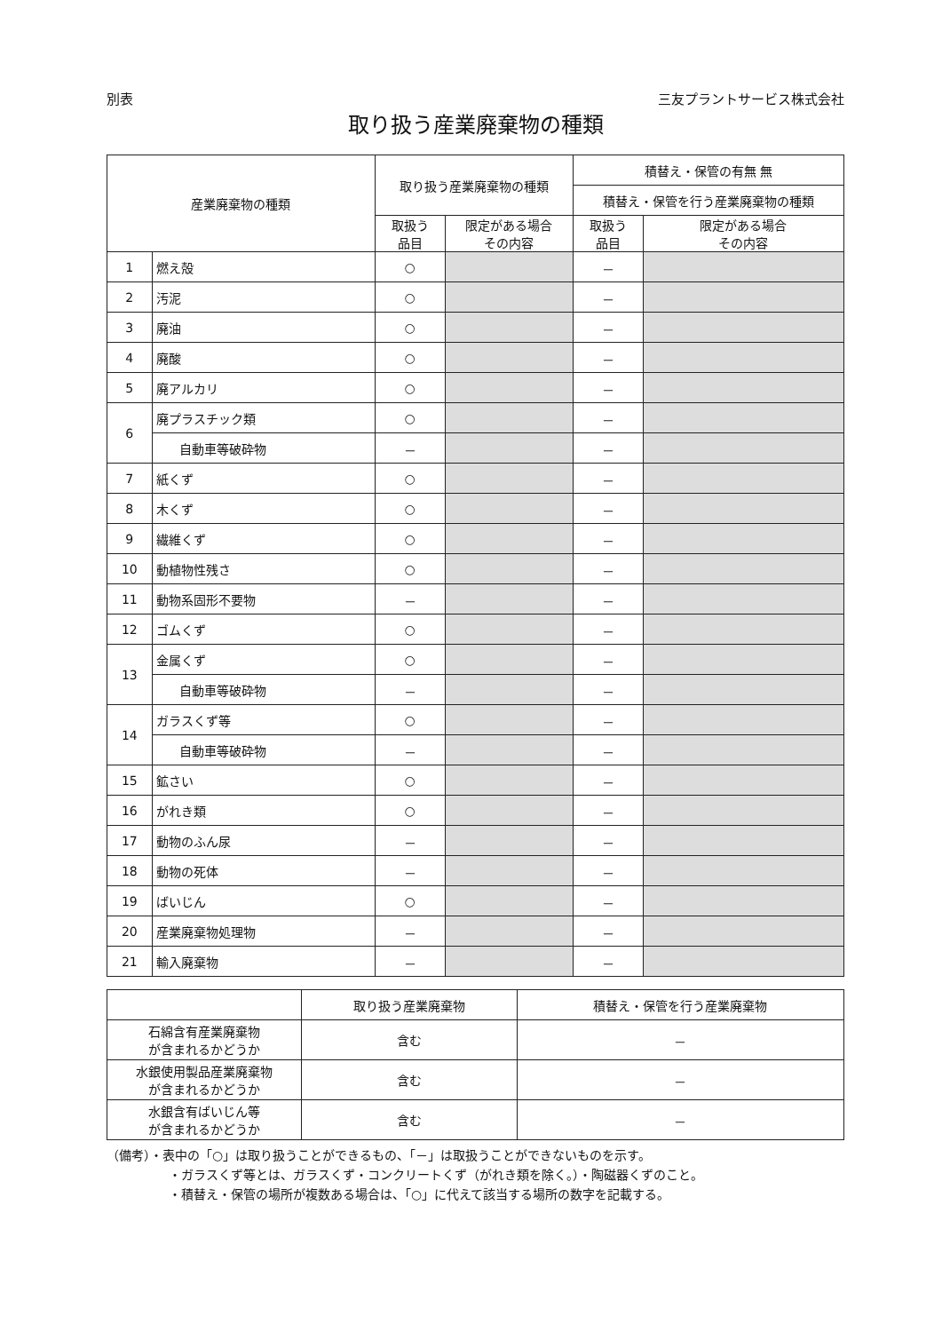別表 三友プラントサービス株式会社
取り扱う産業廃棄物の種類
| 産業廃棄物の種類 | | 取り扱う産業廃棄物の種類 | | 積替え・保管の有無 無 | |
| --- | --- | --- | --- | --- | --- |
| | | | | 積替え・保管を行う産業廃棄物の種類 | |
| | | 取扱う 品目 | 限定がある場合 その内容 | 取扱う 品目 | 限定がある場合 その内容 |
| 1 | 燃え殻 | ○ | | － | |
| 2 | 汚泥 | ○ | | － | |
| 3 | 廃油 | ○ | | － | |
| 4 | 廃酸 | ○ | | － | |
| 5 | 廃アルカリ | ○ | | － | |
| 6 | 廃プラスチック類 | ○ | | － | |
| | 自動車等破砕物 | － | | － | |
| 7 | 紙くず | ○ | | － | |
| 8 | 木くず | ○ | | － | |
| 9 | 繊維くず | ○ | | － | |
| 10 | 動植物性残さ | ○ | | － | |
| 11 | 動物系固形不要物 | － | | － | |
| 12 | ゴムくず | ○ | | － | |
| 13 | 金属くず | ○ | | － | |
| | 自動車等破砕物 | － | | － | |
| 14 | ガラスくず等 | ○ | | － | |
| | 自動車等破砕物 | － | | － | |
| 15 | 鉱さい | ○ | | － | |
| 16 | がれき類 | ○ | | － | |
| 17 | 動物のふん尿 | － | | － | |
| 18 | 動物の死体 | － | | － | |
| 19 | ばいじん | ○ | | － | |
| 20 | 産業廃棄物処理物 | － | | － | |
| 21 | 輸入廃棄物 | － | | － | |
| | 取り扱う産業廃棄物 | 積替え・保管を行う産業廃棄物 |
| --- | --- | --- |
| 石綿含有産業廃棄物 が含まれるかどうか | 含む | － |
| 水銀使用製品産業廃棄物 が含まれるかどうか | 含む | － |
| 水銀含有ばいじん等 が含まれるかどうか | 含む | － |
（備考）・表中の「○」は取り扱うことができるもの、「－」は取扱うことができないものを示す。
・ガラスくず等とは、ガラスくず・コンクリートくず（がれき類を除く。）・陶磁器くずのこと。
・積替え・保管の場所が複数ある場合は、「○」に代えて該当する場所の数字を記載する。